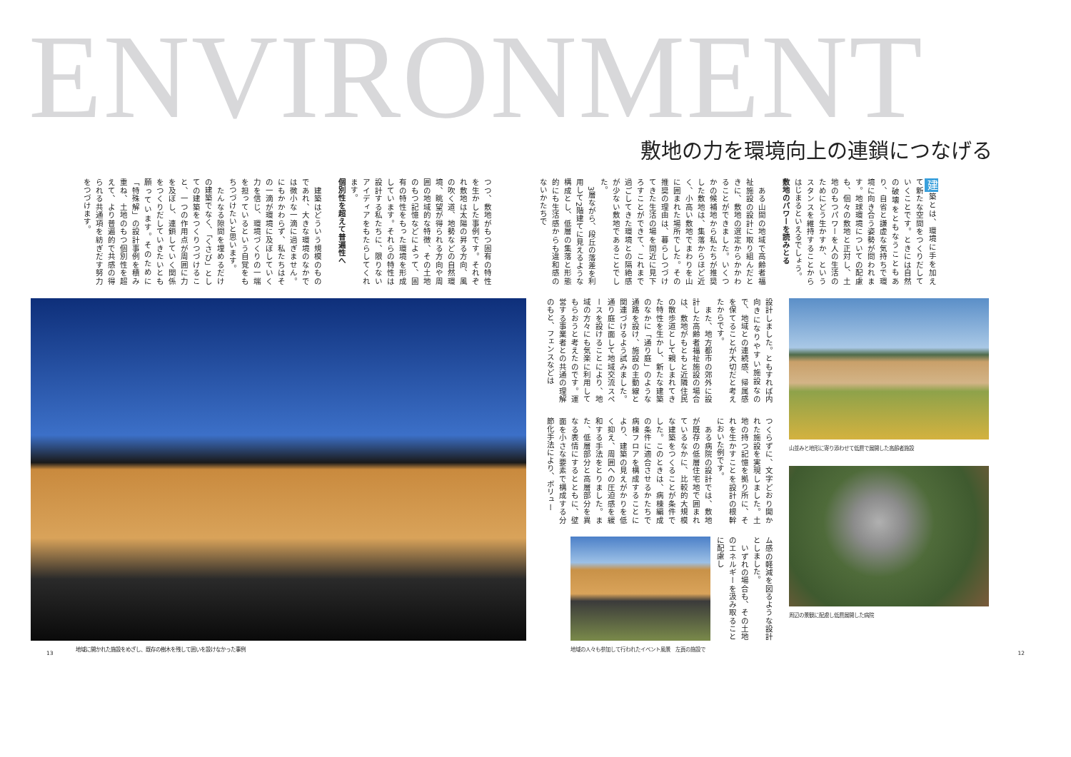ENVIRONMENT
敷地の力を環境向上の連鎖につなげる
建築とは、環境に手を加えて新たな空間をつくりだしていくことです。ときには自然の破壊をともなうこともあり、自省と謙虚な気持ちで環境に向き合う姿勢が問われます。地球環境についての配慮も、個々の敷地と正対し、土地のもつパワーを人の生活のためにどう生かすか、というスタンスを維持することからはじまるといえるでしょう。
敷地のパワーを読みとる
　ある山間の地域で高齢者福祉施設の設計に取り組んだときに、敷地の選定からかかわることができました。いくつかの候補地から私たちが推奨した敷地は、集落からほど近く、小高い敷地でまわりを山に囲まれた場所でした。その推奨の理由は、暮らしつづけてきた生活の場を間近に見下ろすことができて、これまで過ごしてきた環境との隔絶感が少ない敷地であることでした。
　3層ながら、段丘の落差を利用して2階建てに見えるような構成とし、低層の集落と形態的にも生活感からも違和感のないかたちで
設計しました。ともすれば内向きになりやすい施設なので、地域との連続感、帰属感を保てることが大切だと考えたからです。
　また、地方都市の郊外に設計した高齢者福祉施設の場合は、敷地がもともと近隣住民の散歩道として親しまれてきた特性を生かし、新たな建築のなかに「通り庭」のような通路を設け、施設の主動線と関連づけるよう試みました。通り庭に面して地域交流スペースを設けることにより、地域の方々にも気楽に利用してもらおうと考えたのです。運営する事業者との共通の理解のもと、フェンスなどは
つくらずに、文字どおり開かれた施設を実現しました。土地の持つ記憶を拠り所に、それを生かすことを設計の根幹においた例です。
　ある病院の設計では、敷地が既存の低層住宅地で囲まれているなかに、比較的大規模な建築をつくることが条件でした。このときは、病棟編成の条件に適合させるかたちで病棟フロアを構成することにより、建築の見えがかりを低く抑え、周囲への圧迫感を緩和する手法をとりました。また、低層部分と高層部分を異なる表情にするとともに、壁面を小さな要素で構成する分節化手法により、ボリュー
地域の人々も参加して行われたイベント風景　左頁の施設で
ム感の軽減を図るような設計としました。
　いずれの場合も、その土地のエネルギーを汲み取ることに配慮し
山並みと地形に寄り添わせて低層で展開した高齢者施設
周辺の景観に配慮し低層展開した病院
12
つつ、敷地がもつ固有の特性を生かした事例です。それぞれ敷地は太陽の昇る方向、風の吹く道、地勢などの自然環境、眺望が得られる方向や周囲の地域的な特徴、その土地のもつ記憶などによって、固有の特性をもった環境を形成しています。それらの特性は設計する私たちに、限りないアイディアをもたらしてくれます。
個別性を超えて普遍性へ
　建築はどういう規模のものであれ、大きな環境のなかでは微小な一滴に過ぎません。にもかかわらず、私たちはその一滴が環境に及ぼしていく力を信じ、環境づくりの一端を担っているという自覚をもちつづけたいと思います。
　たんなる隙間を埋めるだけの建築でなく、「くさび」としての建築をつくりつづけること、一つの作用点が周囲に力を及ぼし、連鎖していく関係をつくりだしていきたいとも願っています。そのために「特殊解」の設計事例を積み重ね、土地のもつ個別性を超えて、より普遍的で共感の得られる共通項を紡ぎだす努力をつづけます。
地域に開かれた施設をめざし、既存の樹木を残して囲いを設けなかった事例
13